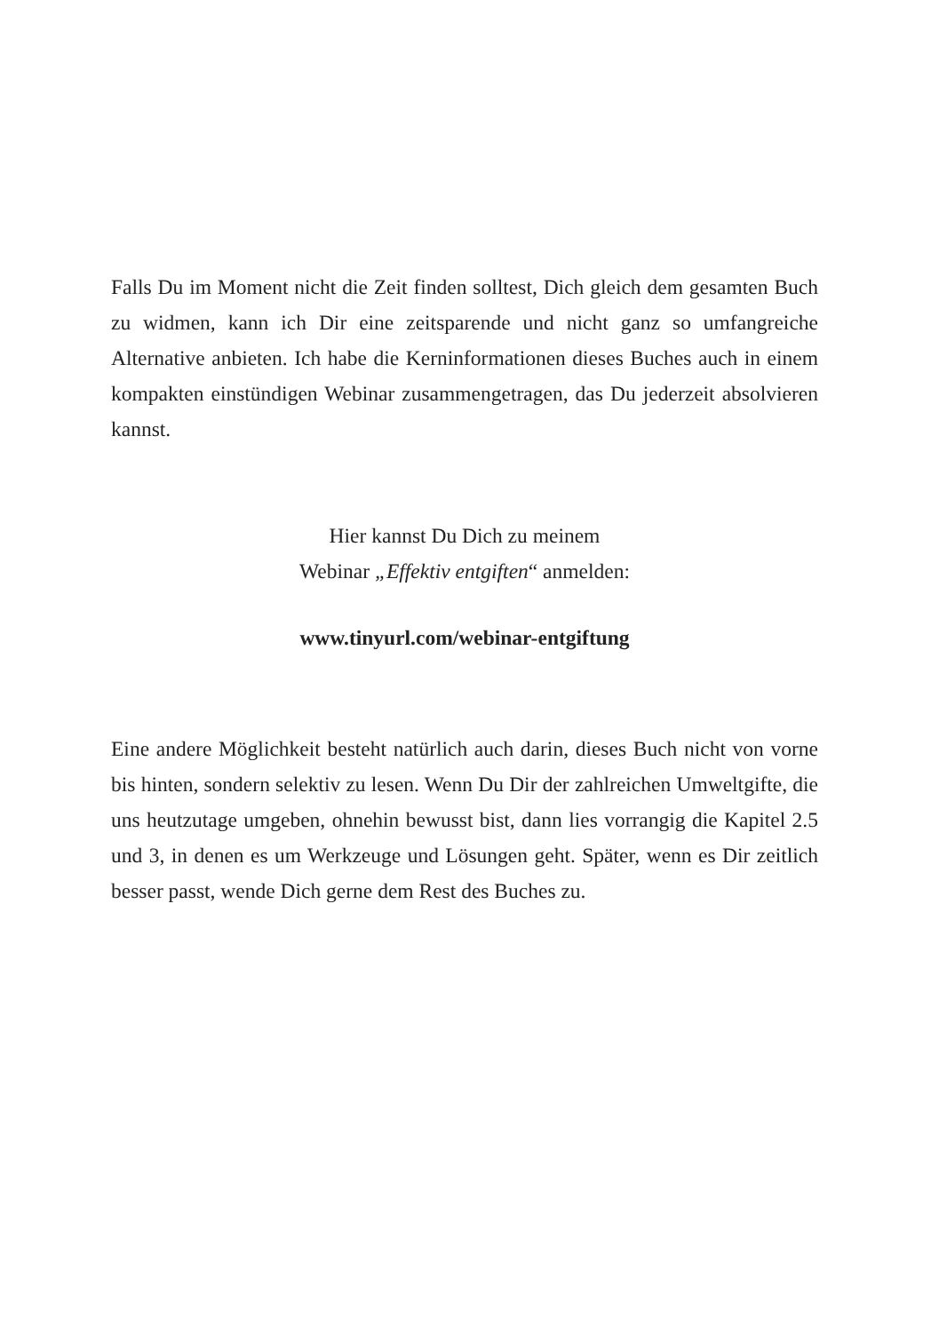Falls Du im Moment nicht die Zeit finden solltest, Dich gleich dem gesamten Buch zu widmen, kann ich Dir eine zeitsparende und nicht ganz so umfangreiche Alternative anbieten. Ich habe die Kerninformationen dieses Buches auch in einem kompakten einstündigen Webinar zusammengetragen, das Du jederzeit absolvieren kannst.
Hier kannst Du Dich zu meinem
Webinar „Effektiv entgiften“ anmelden:
www.tinyurl.com/webinar-entgiftung
Eine andere Möglichkeit besteht natürlich auch darin, dieses Buch nicht von vorne bis hinten, sondern selektiv zu lesen. Wenn Du Dir der zahlreichen Umweltgifte, die uns heutzutage umgeben, ohnehin bewusst bist, dann lies vorrangig die Kapitel 2.5 und 3, in denen es um Werkzeuge und Lösungen geht. Später, wenn es Dir zeitlich besser passt, wende Dich gerne dem Rest des Buches zu.